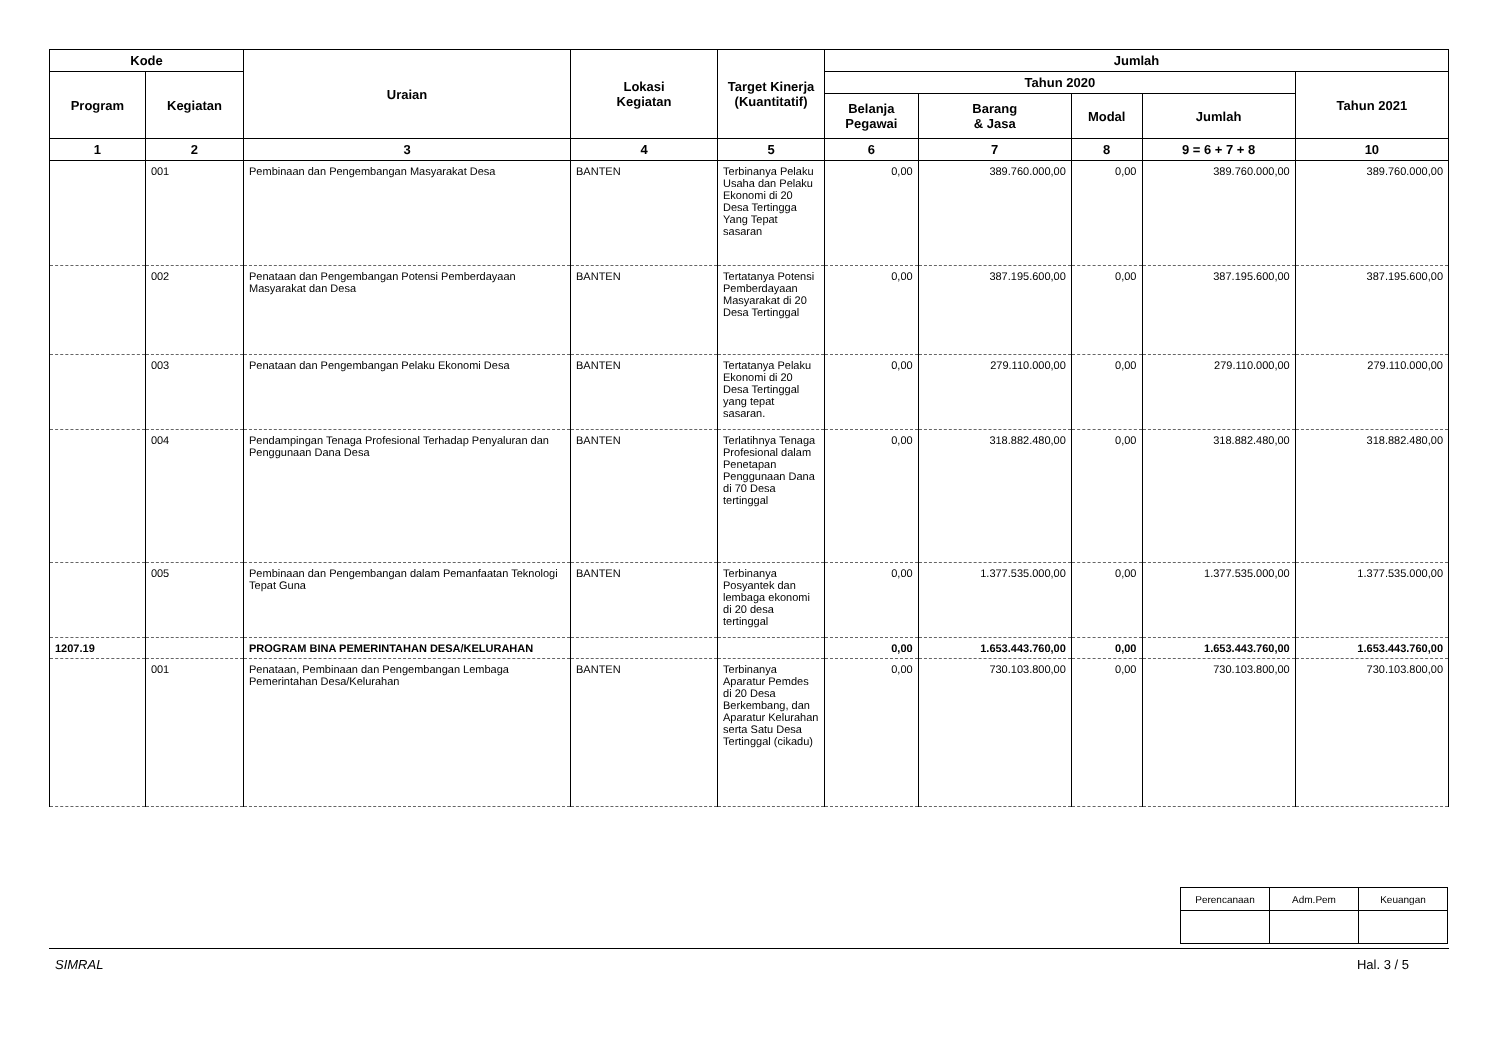| Kode | | Uraian | Lokasi Kegiatan | Target Kinerja (Kuantitatif) | Jumlah | | | | |
| --- | --- | --- | --- | --- | --- | --- | --- | --- | --- |
| Program | Kegiatan | | | | Tahun 2020 | | | | Tahun 2021 |
| | | | | | Belanja Pegawai | Barang & Jasa | Modal | Jumlah | |
| 1 | 2 | 3 | 4 | 5 | 6 | 7 | 8 | 9 = 6 + 7 + 8 | 10 |
| | 001 | Pembinaan dan Pengembangan Masyarakat Desa | BANTEN | Terbinanya Pelaku Usaha dan Pelaku Ekonomi di 20 Desa Tertingga Yang Tepat sasaran | 0,00 | 389.760.000,00 | 0,00 | 389.760.000,00 | 389.760.000,00 |
| | 002 | Penataan dan Pengembangan Potensi Pemberdayaan Masyarakat dan Desa | BANTEN | Tertatanya Potensi Pemberdayaan Masyarakat di 20 Desa Tertinggal | 0,00 | 387.195.600,00 | 0,00 | 387.195.600,00 | 387.195.600,00 |
| | 003 | Penataan dan Pengembangan Pelaku Ekonomi Desa | BANTEN | Tertatanya Pelaku Ekonomi di 20 Desa Tertinggal yang tepat sasaran. | 0,00 | 279.110.000,00 | 0,00 | 279.110.000,00 | 279.110.000,00 |
| | 004 | Pendampingan Tenaga Profesional Terhadap Penyaluran dan Penggunaan Dana Desa | BANTEN | Terlatihnya Tenaga Profesional dalam Penetapan Penggunaan Dana di 70 Desa tertinggal | 0,00 | 318.882.480,00 | 0,00 | 318.882.480,00 | 318.882.480,00 |
| | 005 | Pembinaan dan Pengembangan dalam Pemanfaatan Teknologi Tepat Guna | BANTEN | Terbinanya Posyantek dan lembaga ekonomi di 20 desa tertinggal | 0,00 | 1.377.535.000,00 | 0,00 | 1.377.535.000,00 | 1.377.535.000,00 |
| 1207.19 | | PROGRAM BINA PEMERINTAHAN DESA/KELURAHAN | | | 0,00 | 1.653.443.760,00 | 0,00 | 1.653.443.760,00 | 1.653.443.760,00 |
| | 001 | Penataan, Pembinaan dan Pengembangan Lembaga Pemerintahan Desa/Kelurahan | BANTEN | Terbinanya Aparatur Pemdes di 20 Desa Berkembang, dan Aparatur Kelurahan serta Satu Desa Tertinggal (cikadu) | 0,00 | 730.103.800,00 | 0,00 | 730.103.800,00 | 730.103.800,00 |
| Perencanaan | Adm.Pem | Keuangan |
SIMRAL Hal. 3 / 5